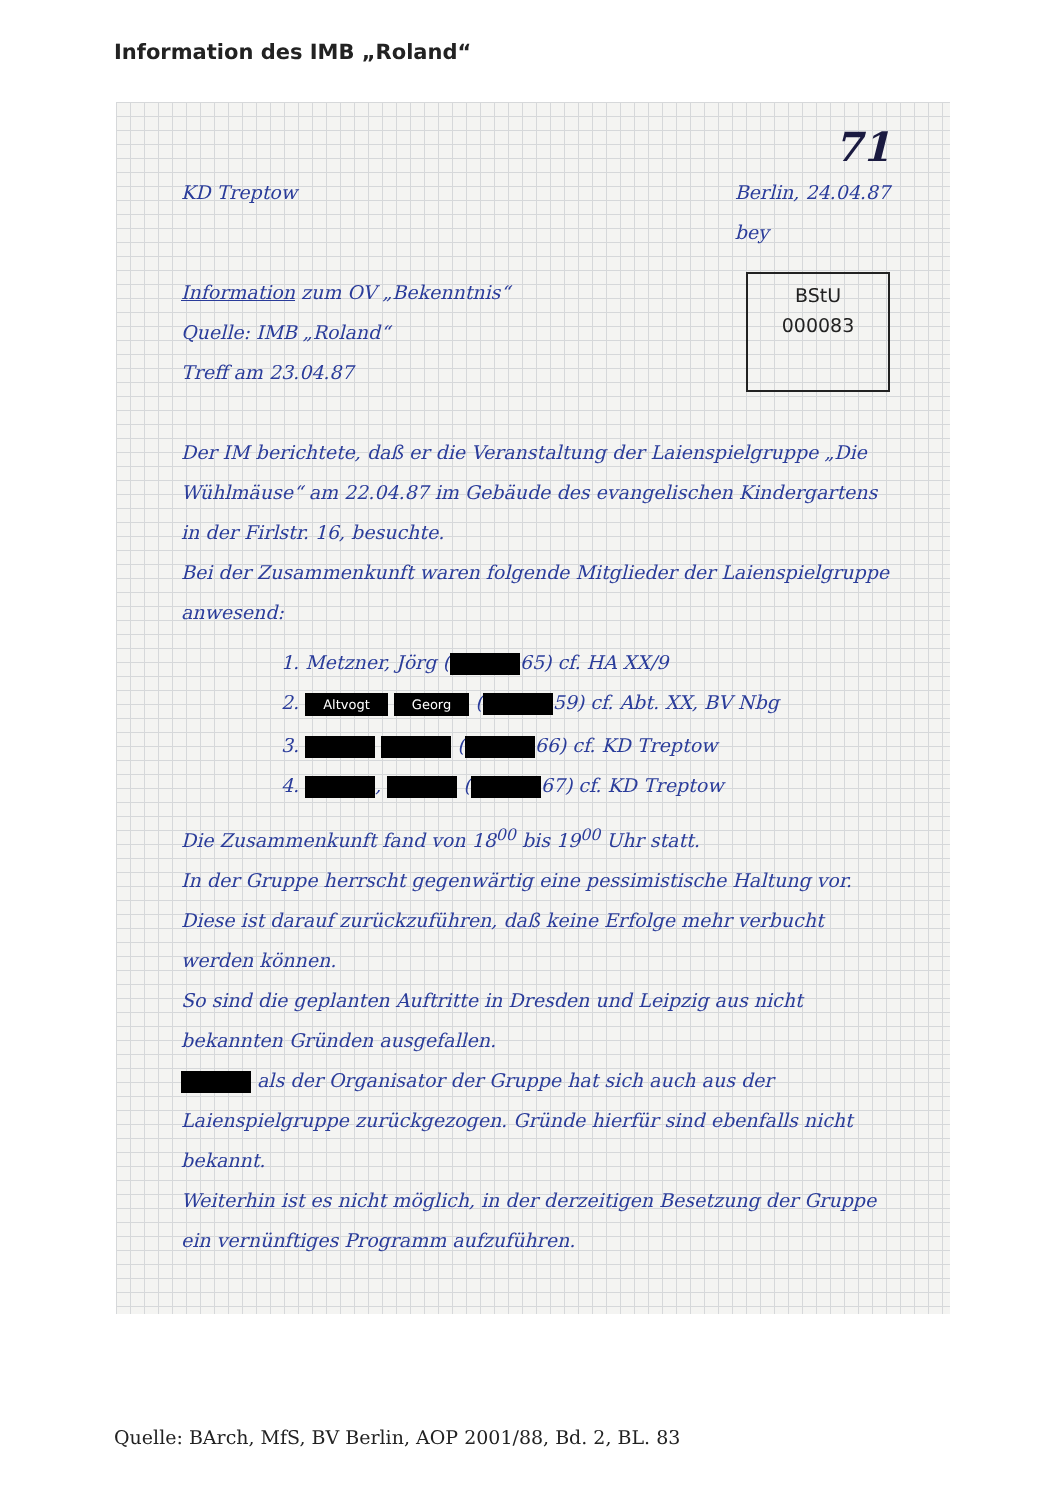Information des IMB „Roland“
71
KD Treptow Berlin, 24.04.87
bey
Information zum OV „Bekenntnis“
Quelle: IMB „Roland“
Treff am 23.04.87
BStU
000083
Der IM berichtete, daß er die Veranstaltung der Laienspielgruppe „Die Wühlmäuse“ am 22.04.87 im Gebäude des evangelischen Kindergartens in der Firlstr. 16, besuchte.
Bei der Zusammenkunft waren folgende Mitglieder der Laienspielgruppe anwesend:
1. Metzner, Jörg ( 65) cf. HA XX/9
2. Altvogt Georg ( 59) cf. Abt. XX, BV Nbg
3. ( 66) cf. KD Treptow
4. , ( 67) cf. KD Treptow
Die Zusammenkunft fand von 18<sup>00</sup> bis 19<sup>00</sup> Uhr statt.
In der Gruppe herrscht gegenwärtig eine pessimistische Haltung vor. Diese ist darauf zurückzuführen, daß keine Erfolge mehr verbucht werden können.
So sind die geplanten Auftritte in Dresden und Leipzig aus nicht bekannten Gründen ausgefallen.
als der Organisator der Gruppe hat sich auch aus der Laienspielgruppe zurückgezogen. Gründe hierfür sind ebenfalls nicht bekannt.
Weiterhin ist es nicht möglich, in der derzeitigen Besetzung der Gruppe ein vernünftiges Programm aufzuführen.
Quelle: BArch, MfS, BV Berlin, AOP 2001/88, Bd. 2, BL. 83